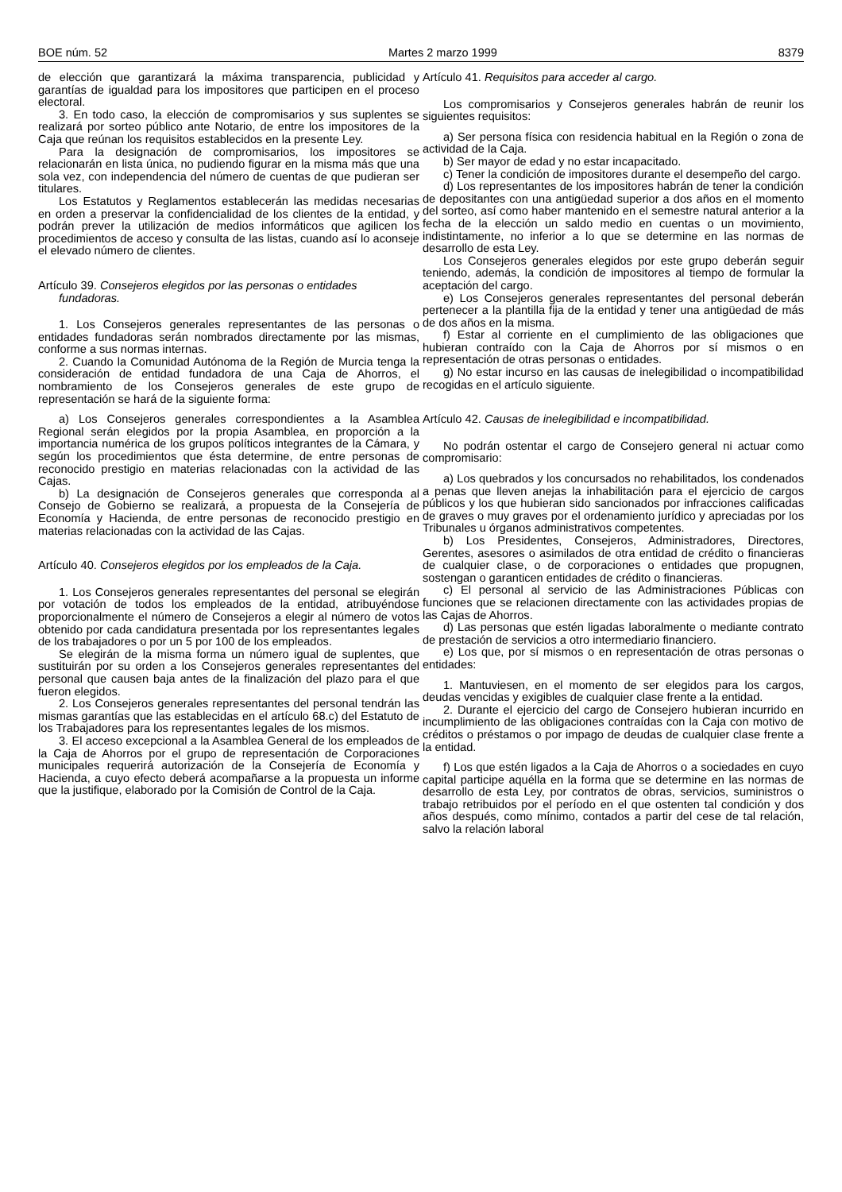BOE núm. 52 Martes 2 marzo 1999 8379
de elección que garantizará la máxima transparencia, publicidad y garantías de igualdad para los impositores que participen en el proceso electoral.
3. En todo caso, la elección de compromisarios y sus suplentes se realizará por sorteo público ante Notario, de entre los impositores de la Caja que reúnan los requisitos establecidos en la presente Ley.
Para la designación de compromisarios, los impositores se relacionarán en lista única, no pudiendo figurar en la misma más que una sola vez, con independencia del número de cuentas de que pudieran ser titulares.
Los Estatutos y Reglamentos establecerán las medidas necesarias en orden a preservar la confidencialidad de los clientes de la entidad, y podrán prever la utilización de medios informáticos que agilicen los procedimientos de acceso y consulta de las listas, cuando así lo aconseje el elevado número de clientes.
Artículo 39. Consejeros elegidos por las personas o entidades fundadoras.
1. Los Consejeros generales representantes de las personas o entidades fundadoras serán nombrados directamente por las mismas, conforme a sus normas internas.
2. Cuando la Comunidad Autónoma de la Región de Murcia tenga la consideración de entidad fundadora de una Caja de Ahorros, el nombramiento de los Consejeros generales de este grupo de representación se hará de la siguiente forma:
a) Los Consejeros generales correspondientes a la Asamblea Regional serán elegidos por la propia Asamblea, en proporción a la importancia numérica de los grupos políticos integrantes de la Cámara, y según los procedimientos que ésta determine, de entre personas de reconocido prestigio en materias relacionadas con la actividad de las Cajas.
b) La designación de Consejeros generales que corresponda al Consejo de Gobierno se realizará, a propuesta de la Consejería de Economía y Hacienda, de entre personas de reconocido prestigio en materias relacionadas con la actividad de las Cajas.
Artículo 40. Consejeros elegidos por los empleados de la Caja.
1. Los Consejeros generales representantes del personal se elegirán por votación de todos los empleados de la entidad, atribuyéndose proporcionalmente el número de Consejeros a elegir al número de votos obtenido por cada candidatura presentada por los representantes legales de los trabajadores o por un 5 por 100 de los empleados.
Se elegirán de la misma forma un número igual de suplentes, que sustituirán por su orden a los Consejeros generales representantes del personal que causen baja antes de la finalización del plazo para el que fueron elegidos.
2. Los Consejeros generales representantes del personal tendrán las mismas garantías que las establecidas en el artículo 68.c) del Estatuto de los Trabajadores para los representantes legales de los mismos.
3. El acceso excepcional a la Asamblea General de los empleados de la Caja de Ahorros por el grupo de representación de Corporaciones municipales requerirá autorización de la Consejería de Economía y Hacienda, a cuyo efecto deberá acompañarse a la propuesta un informe que la justifique, elaborado por la Comisión de Control de la Caja.
Artículo 41. Requisitos para acceder al cargo.
Los compromisarios y Consejeros generales habrán de reunir los siguientes requisitos:
a) Ser persona física con residencia habitual en la Región o zona de actividad de la Caja.
b) Ser mayor de edad y no estar incapacitado.
c) Tener la condición de impositores durante el desempeño del cargo.
d) Los representantes de los impositores habrán de tener la condición de depositantes con una antigüedad superior a dos años en el momento del sorteo, así como haber mantenido en el semestre natural anterior a la fecha de la elección un saldo medio en cuentas o un movimiento, indistintamente, no inferior a lo que se determine en las normas de desarrollo de esta Ley.
Los Consejeros generales elegidos por este grupo deberán seguir teniendo, además, la condición de impositores al tiempo de formular la aceptación del cargo.
e) Los Consejeros generales representantes del personal deberán pertenecer a la plantilla fija de la entidad y tener una antigüedad de más de dos años en la misma.
f) Estar al corriente en el cumplimiento de las obligaciones que hubieran contraído con la Caja de Ahorros por sí mismos o en representación de otras personas o entidades.
g) No estar incurso en las causas de inelegibilidad o incompatibilidad recogidas en el artículo siguiente.
Artículo 42. Causas de inelegibilidad e incompatibilidad.
No podrán ostentar el cargo de Consejero general ni actuar como compromisario:
a) Los quebrados y los concursados no rehabilitados, los condenados a penas que lleven anejas la inhabilitación para el ejercicio de cargos públicos y los que hubieran sido sancionados por infracciones calificadas de graves o muy graves por el ordenamiento jurídico y apreciadas por los Tribunales u órganos administrativos competentes.
b) Los Presidentes, Consejeros, Administradores, Directores, Gerentes, asesores o asimilados de otra entidad de crédito o financieras de cualquier clase, o de corporaciones o entidades que propugnen, sostengan o garanticen entidades de crédito o financieras.
c) El personal al servicio de las Administraciones Públicas con funciones que se relacionen directamente con las actividades propias de las Cajas de Ahorros.
d) Las personas que estén ligadas laboralmente o mediante contrato de prestación de servicios a otro intermediario financiero.
e) Los que, por sí mismos o en representación de otras personas o entidades:
1. Mantuviesen, en el momento de ser elegidos para los cargos, deudas vencidas y exigibles de cualquier clase frente a la entidad.
2. Durante el ejercicio del cargo de Consejero hubieran incurrido en incumplimiento de las obligaciones contraídas con la Caja con motivo de créditos o préstamos o por impago de deudas de cualquier clase frente a la entidad.
f) Los que estén ligados a la Caja de Ahorros o a sociedades en cuyo capital participe aquélla en la forma que se determine en las normas de desarrollo de esta Ley, por contratos de obras, servicios, suministros o trabajo retribuidos por el período en el que ostenten tal condición y dos años después, como mínimo, contados a partir del cese de tal relación, salvo la relación laboral